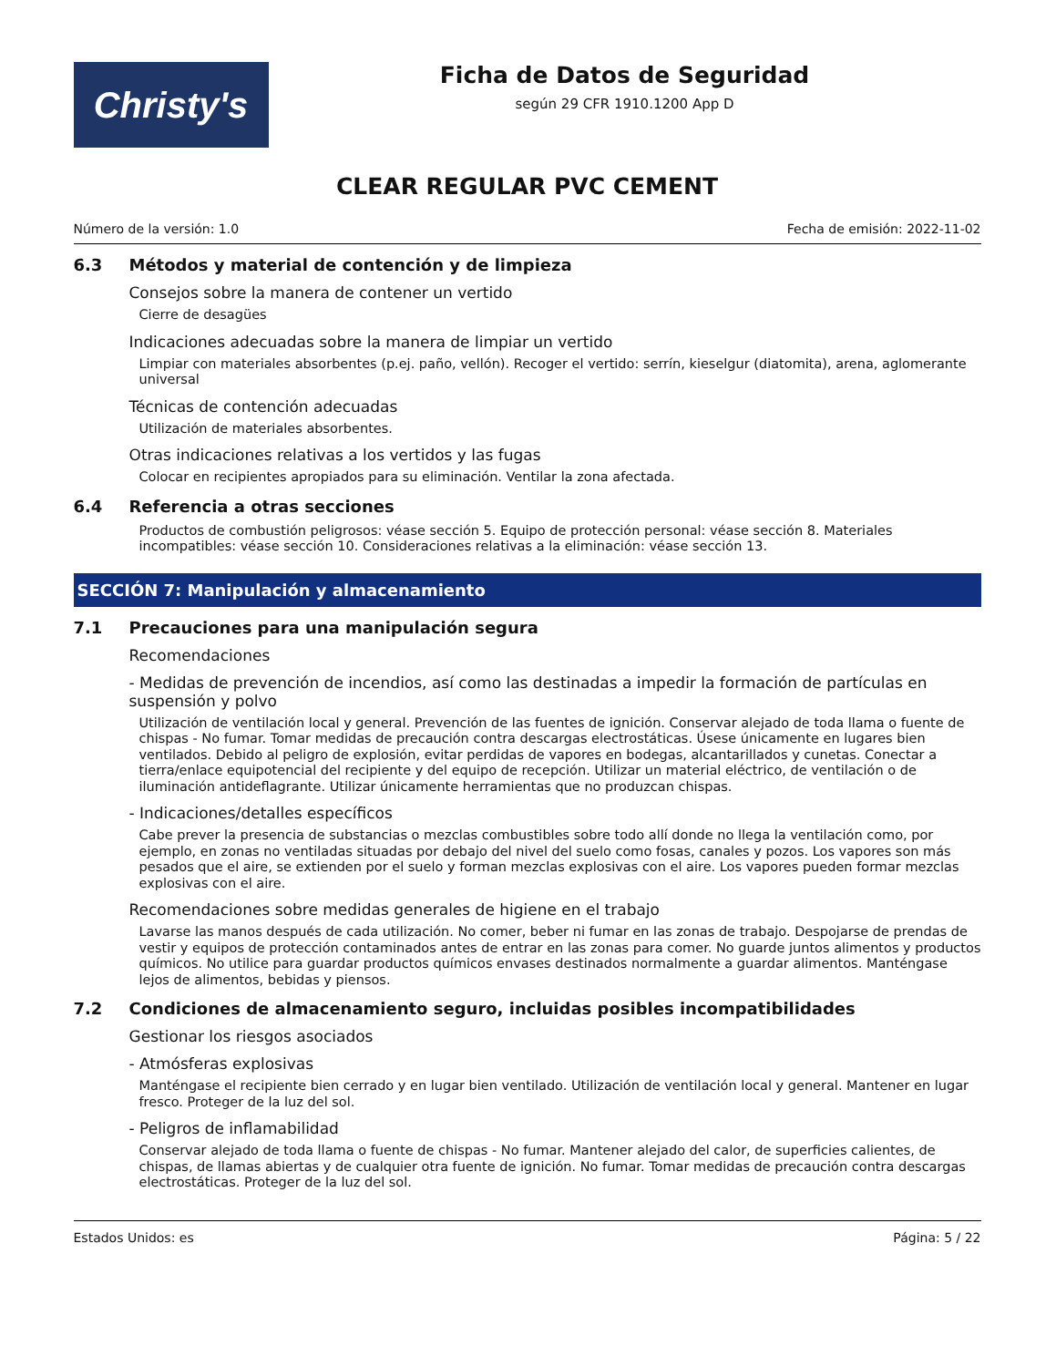Christy's
Ficha de Datos de Seguridad
según 29 CFR 1910.1200 App D
CLEAR REGULAR PVC CEMENT
Número de la versión: 1.0 Fecha de emisión: 2022-11-02
6.3 Métodos y material de contención y de limpieza
Consejos sobre la manera de contener un vertido
Cierre de desagües
Indicaciones adecuadas sobre la manera de limpiar un vertido
Limpiar con materiales absorbentes (p.ej. paño, vellón). Recoger el vertido: serrín, kieselgur (diatomita), arena, aglomerante universal
Técnicas de contención adecuadas
Utilización de materiales absorbentes.
Otras indicaciones relativas a los vertidos y las fugas
Colocar en recipientes apropiados para su eliminación. Ventilar la zona afectada.
6.4 Referencia a otras secciones
Productos de combustión peligrosos: véase sección 5. Equipo de protección personal: véase sección 8. Materiales incompatibles: véase sección 10. Consideraciones relativas a la eliminación: véase sección 13.
SECCIÓN 7: Manipulación y almacenamiento
7.1 Precauciones para una manipulación segura
Recomendaciones
- Medidas de prevención de incendios, así como las destinadas a impedir la formación de partículas en suspensión y polvo
Utilización de ventilación local y general. Prevención de las fuentes de ignición. Conservar alejado de toda llama o fuente de chispas - No fumar. Tomar medidas de precaución contra descargas electrostáticas. Úsese únicamente en lugares bien ventilados. Debido al peligro de explosión, evitar perdidas de vapores en bodegas, alcantarillados y cunetas. Conectar a tierra/enlace equipotencial del recipiente y del equipo de recepción. Utilizar un material eléctrico, de ventilación o de iluminación antideflagrante. Utilizar únicamente herramientas que no produzcan chispas.
- Indicaciones/detalles específicos
Cabe prever la presencia de substancias o mezclas combustibles sobre todo allí donde no llega la ventilación como, por ejemplo, en zonas no ventiladas situadas por debajo del nivel del suelo como fosas, canales y pozos. Los vapores son más pesados que el aire, se extienden por el suelo y forman mezclas explosivas con el aire. Los vapores pueden formar mezclas explosivas con el aire.
Recomendaciones sobre medidas generales de higiene en el trabajo
Lavarse las manos después de cada utilización. No comer, beber ni fumar en las zonas de trabajo. Despojarse de prendas de vestir y equipos de protección contaminados antes de entrar en las zonas para comer. No guarde juntos alimentos y productos químicos. No utilice para guardar productos químicos envases destinados normalmente a guardar alimentos. Manténgase lejos de alimentos, bebidas y piensos.
7.2 Condiciones de almacenamiento seguro, incluidas posibles incompatibilidades
Gestionar los riesgos asociados
- Atmósferas explosivas
Manténgase el recipiente bien cerrado y en lugar bien ventilado. Utilización de ventilación local y general. Mantener en lugar fresco. Proteger de la luz del sol.
- Peligros de inflamabilidad
Conservar alejado de toda llama o fuente de chispas - No fumar. Mantener alejado del calor, de superficies calientes, de chispas, de llamas abiertas y de cualquier otra fuente de ignición. No fumar. Tomar medidas de precaución contra descargas electrostáticas. Proteger de la luz del sol.
Estados Unidos: es Página: 5 / 22